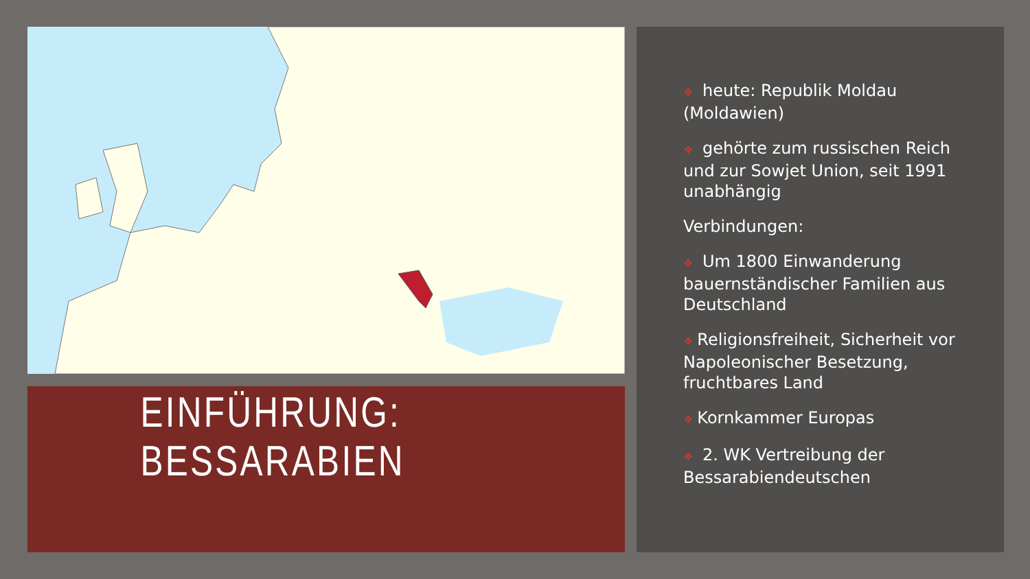EINFÜHRUNG: BESSARABIEN
❖ heute: Republik Moldau (Moldawien)
❖ gehörte zum russischen Reich und zur Sowjet Union, seit 1991 unabhängig
Verbindungen:
❖ Um 1800 Einwanderung bauernständischer Familien aus Deutschland
❖ Religionsfreiheit, Sicherheit vor Napoleonischer Besetzung, fruchtbares Land
❖ Kornkammer Europas
❖ 2. WK Vertreibung der Bessarabiendeutschen